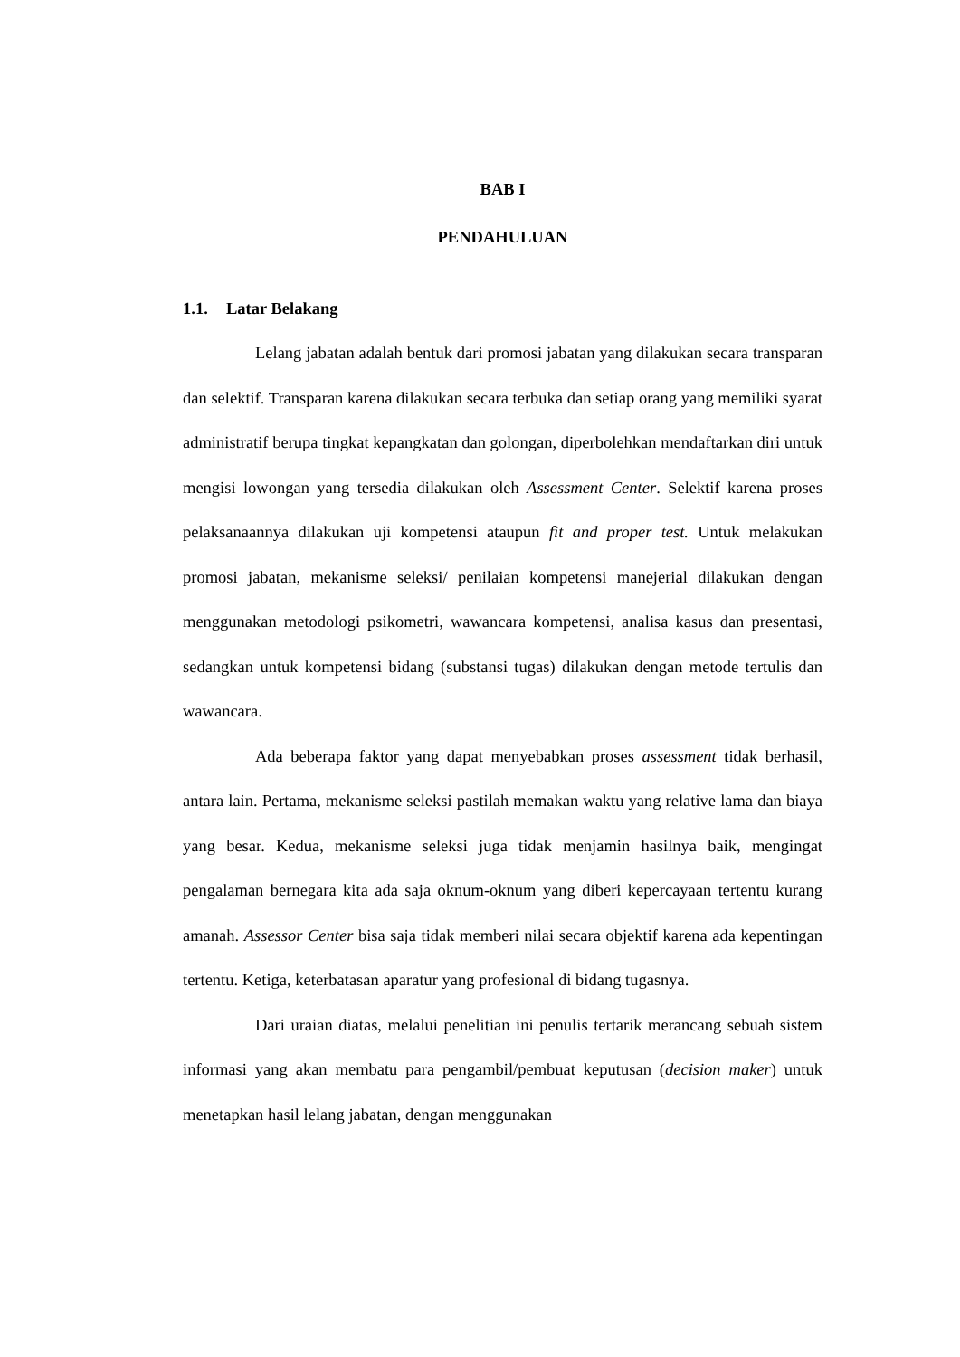BAB I
PENDAHULUAN
1.1. Latar Belakang
Lelang jabatan adalah bentuk dari promosi jabatan yang dilakukan secara transparan dan selektif. Transparan karena dilakukan secara terbuka dan setiap orang yang memiliki syarat administratif berupa tingkat kepangkatan dan golongan, diperbolehkan mendaftarkan diri untuk mengisi lowongan yang tersedia dilakukan oleh Assessment Center. Selektif karena proses pelaksanaannya dilakukan uji kompetensi ataupun fit and proper test. Untuk melakukan promosi jabatan, mekanisme seleksi/ penilaian kompetensi manejerial dilakukan dengan menggunakan metodologi psikometri, wawancara kompetensi, analisa kasus dan presentasi, sedangkan untuk kompetensi bidang (substansi tugas) dilakukan dengan metode tertulis dan wawancara.
Ada beberapa faktor yang dapat menyebabkan proses assessment tidak berhasil, antara lain. Pertama, mekanisme seleksi pastilah memakan waktu yang relative lama dan biaya yang besar. Kedua, mekanisme seleksi juga tidak menjamin hasilnya baik, mengingat pengalaman bernegara kita ada saja oknum-oknum yang diberi kepercayaan tertentu kurang amanah. Assessor Center bisa saja tidak memberi nilai secara objektif karena ada kepentingan tertentu. Ketiga, keterbatasan aparatur yang profesional di bidang tugasnya.
Dari uraian diatas, melalui penelitian ini penulis tertarik merancang sebuah sistem informasi yang akan membatu para pengambil/pembuat keputusan (decision maker) untuk menetapkan hasil lelang jabatan, dengan menggunakan